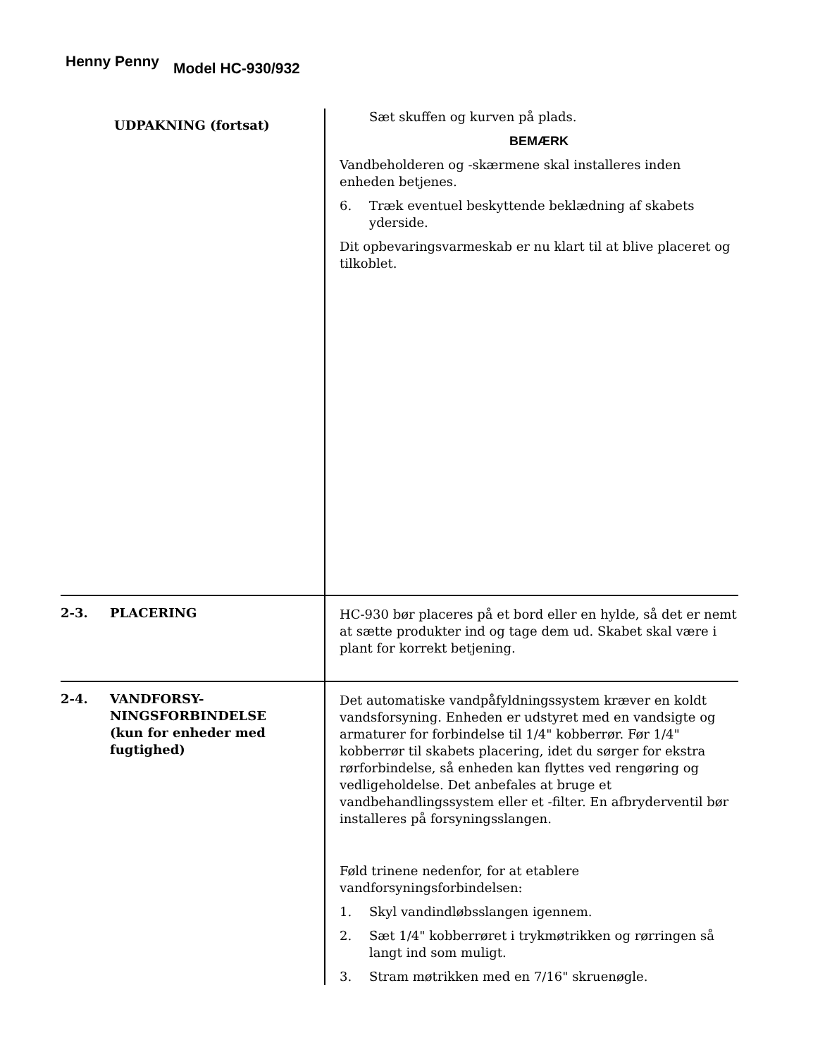Henny Penny
Model HC-930/932
UDPAKNING (fortsat)
Sæt skuffen og kurven på plads.
BEMÆRK
Vandbeholderen og -skærmene skal installeres inden enheden betjenes.
6. Træk eventuel beskyttende beklædning af skabets yderside.
Dit opbevaringsvarmeskab er nu klart til at blive placeret og tilkoblet.
2-3. PLACERING HC-930 bør placeres på et bord eller en hylde, så det er nemt at sætte produkter ind og tage dem ud. Skabet skal være i plant for korrekt betjening.
2-4. VANDFORSY-
NINGSFORBINDELSE
(kun for enheder med fugtighed)
Det automatiske vandpåfyldningssystem kræver en koldt vandsforsyning. Enheden er udstyret med en vandsigte og armaturer for forbindelse til 1/4" kobberrør. Før 1/4" kobberrør til skabets placering, idet du sørger for ekstra rørforbindelse, så enheden kan flyttes ved rengøring og vedligeholdelse. Det anbefales at bruge et vandbehandlingssystem eller et -filter. En afbryderventil bør installeres på forsyningsslangen.
Føld trinene nedenfor, for at etablere vandforsyningsforbindelsen:
1. Skyl vandindløbsslangen igennem.
2. Sæt 1/4" kobberrøret i trykmøtrikken og rørringen så langt ind som muligt.
3. Stram møtrikken med en 7/16" skruenøgle.